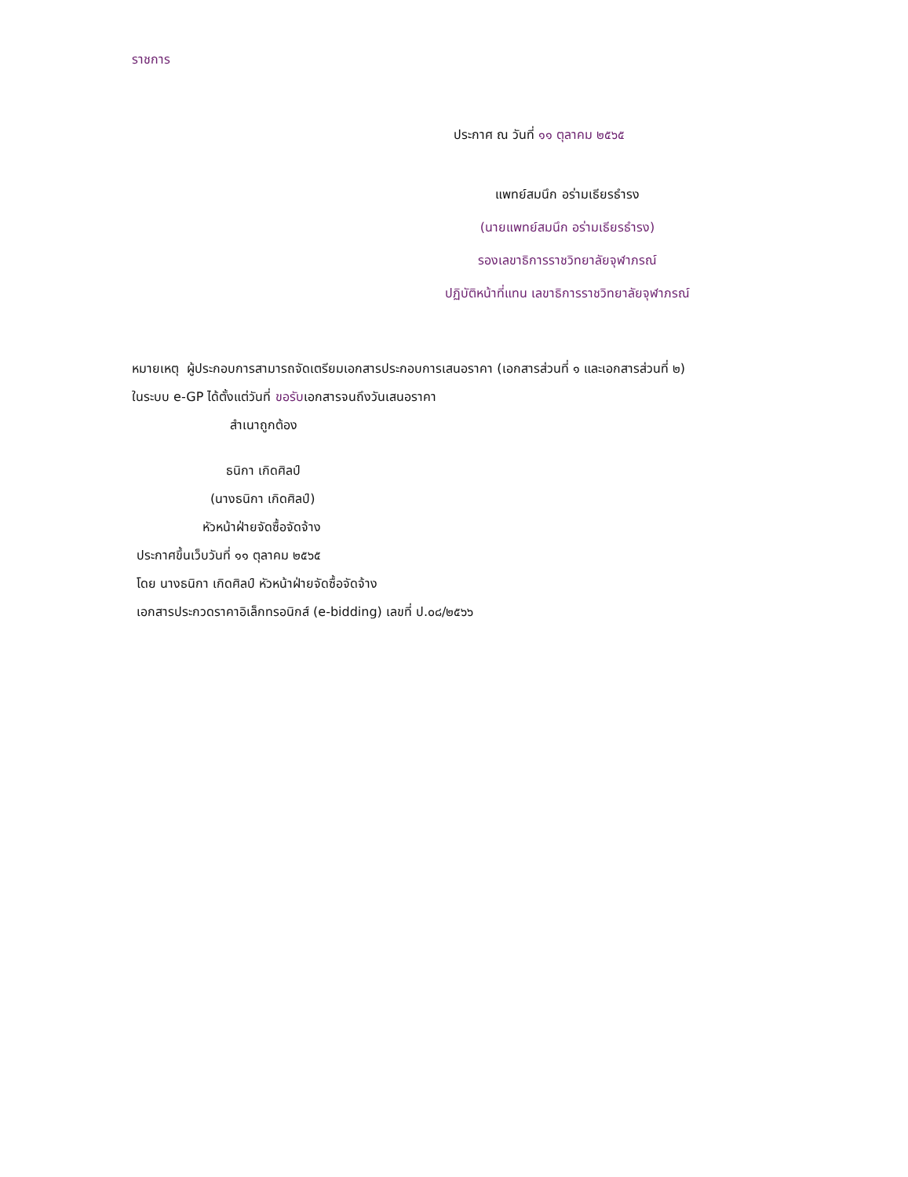ราชการ
ประกาศ ณ วันที่ ๑๑ ตุลาคม ๒๕๖๕
แพทย์สมนึก อร่ามเธียรธำรง
(นายแพทย์สมนึก อร่ามเธียรธำรง)
รองเลขาธิการราชวิทยาลัยจุฬาภรณ์
ปฏิบัติหน้าที่แทน เลขาธิการราชวิทยาลัยจุฬาภรณ์
หมายเหตุ ผู้ประกอบการสามารถจัดเตรียมเอกสารประกอบการเสนอราคา (เอกสารส่วนที่ ๑ และเอกสารส่วนที่ ๒)
ในระบบ e-GP ได้ตั้งแต่วันที่ ขอรับเอกสารจนถึงวันเสนอราคา
สำเนาถูกต้อง
ธนิกา เกิดศิลป์
(นางธนิกา เกิดศิลป์)
หัวหน้าฝ่ายจัดซื้อจัดจ้าง
ประกาศขึ้นเว็บวันที่ ๑๑ ตุลาคม ๒๕๖๕
โดย นางธนิกา เกิดศิลป์ หัวหน้าฝ่ายจัดซื้อจัดจ้าง
เอกสารประกวดราคาอิเล็กทรอนิกส์ (e-bidding) เลขที่ ป.๐๘/๒๕๖๖